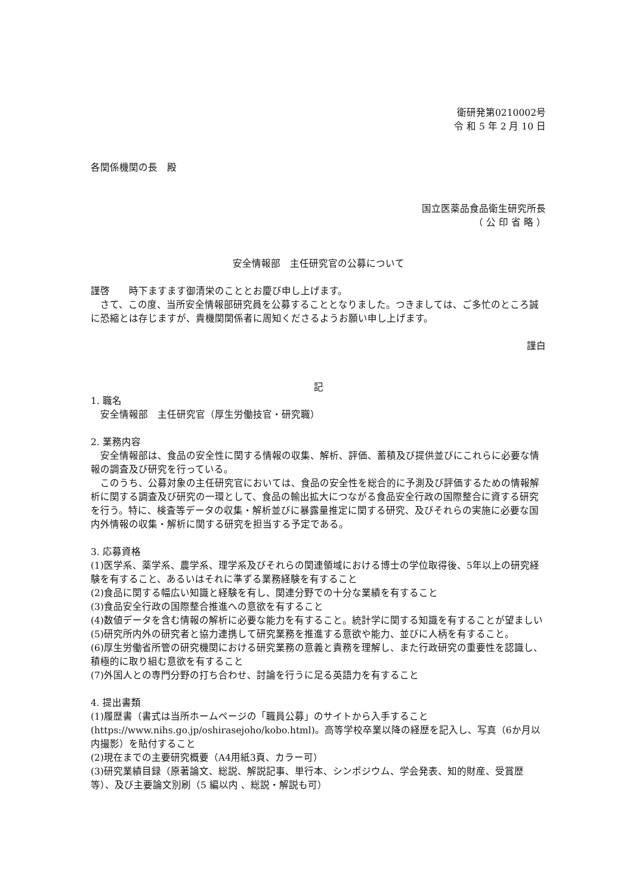衛研発第0210002号
令 和 5 年 2 月 10 日
各関係機関の長　殿
国立医薬品食品衛生研究所長
（ 公 印 省 略 ）
安全情報部　主任研究官の公募について
謹啓　　時下ますます御清栄のこととお慶び申し上げます。
さて、この度、当所安全情報部研究員を公募することとなりました。つきましては、ご多忙のところ誠に恐縮とは存じますが、貴機関関係者に周知くださるようお願い申し上げます。
謹白
記
1. 職名
安全情報部　主任研究官（厚生労働技官・研究職）
2. 業務内容
安全情報部は、食品の安全性に関する情報の収集、解析、評価、蓄積及び提供並びにこれらに必要な情報の調査及び研究を行っている。
このうち、公募対象の主任研究官においては、食品の安全性を総合的に予測及び評価するための情報解析に関する調査及び研究の一環として、食品の輸出拡大につながる食品安全行政の国際整合に資する研究を行う。特に、検査等データの収集・解析並びに暴露量推定に関する研究、及びそれらの実施に必要な国内外情報の収集・解析に関する研究を担当する予定である。
3. 応募資格
(1)医学系、薬学系、農学系、理学系及びそれらの関連領域における博士の学位取得後、5年以上の研究経験を有すること、あるいはそれに準ずる業務経験を有すること
(2)食品に関する幅広い知識と経験を有し、関連分野での十分な業績を有すること
(3)食品安全行政の国際整合推進への意欲を有すること
(4)数値データを含む情報の解析に必要な能力を有すること。統計学に関する知識を有することが望ましい
(5)研究所内外の研究者と協力連携して研究業務を推進する意欲や能力、並びに人柄を有すること。
(6)厚生労働省所管の研究機関における研究業務の意義と責務を理解し、また行政研究の重要性を認識し、積極的に取り組む意欲を有すること
(7)外国人との専門分野の打ち合わせ、討論を行うに足る英語力を有すること
4. 提出書類
(1)履歴書（書式は当所ホームページの「職員公募」のサイトから入手すること (https://www.nihs.go.jp/oshirasejoho/kobo.html)。高等学校卒業以降の経歴を記入し、写真（6か月以内撮影）を貼付すること
(2)現在までの主要研究概要（A4用紙3頁、カラー可）
(3)研究業績目録（原著論文、総説、解説記事、単行本、シンポジウム、学会発表、知的財産、受賞歴等）、及び主要論文別刷（5 編以内 、総説・解説も可）